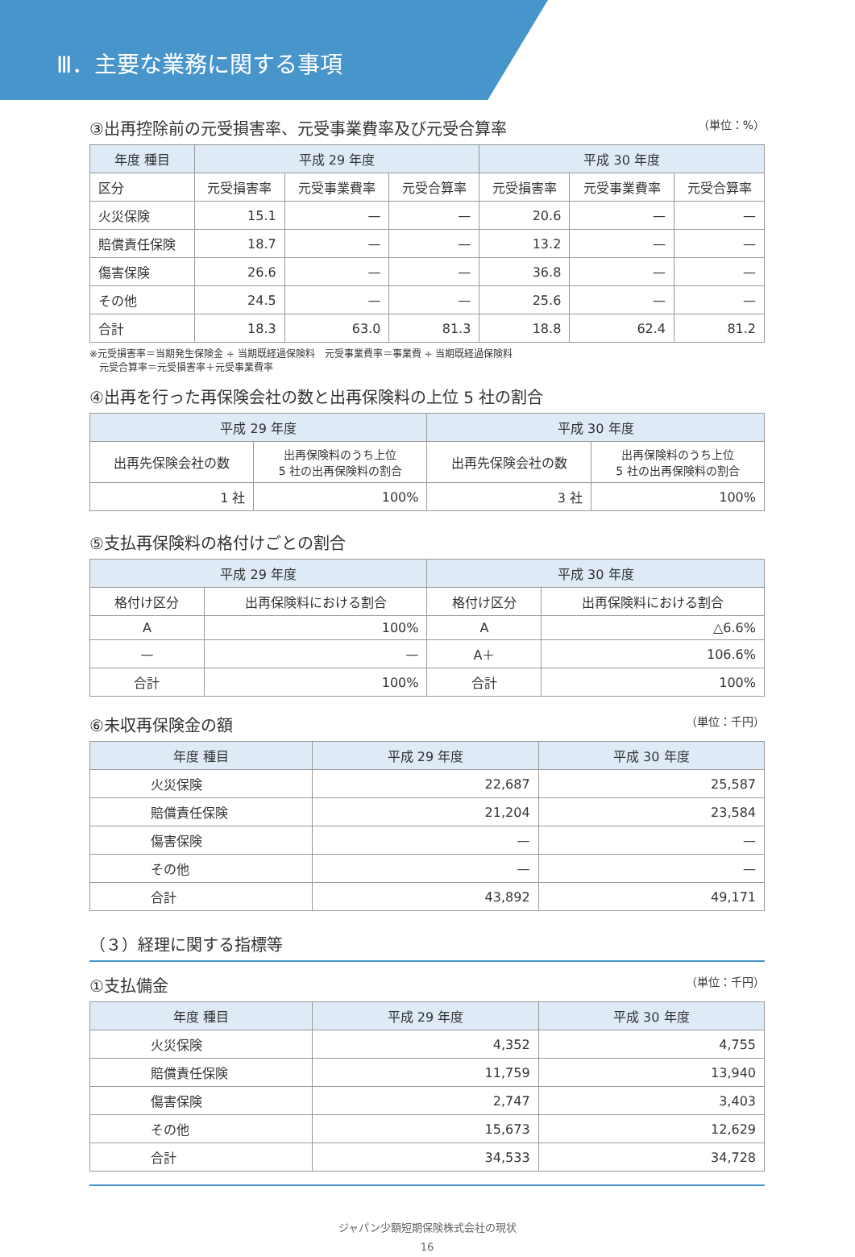Ⅲ．主要な業務に関する事項
③出再控除前の元受損害率、元受事業費率及び元受合算率 （単位：%）
| 年度 種目 | 平成 29 年度 | | | 平成 30 年度 | | |
| --- | --- | --- | --- | --- | --- | --- |
| 区分 | 元受損害率 | 元受事業費率 | 元受合算率 | 元受損害率 | 元受事業費率 | 元受合算率 |
| 火災保険 | 15.1 | — | — | 20.6 | — | — |
| 賠償責任保険 | 18.7 | — | — | 13.2 | — | — |
| 傷害保険 | 26.6 | — | — | 36.8 | — | — |
| その他 | 24.5 | — | — | 25.6 | — | — |
| 合計 | 18.3 | 63.0 | 81.3 | 18.8 | 62.4 | 81.2 |
※元受損害率＝当期発生保険金 ÷ 当期既経過保険料　元受事業費率＝事業費 ÷ 当期既経過保険料
　元受合算率＝元受損害率＋元受事業費率
④出再を行った再保険会社の数と出再保険料の上位 5 社の割合
| 平成 29 年度 | | 平成 30 年度 | |
| --- | --- | --- | --- |
| 出再先保険会社の数 | 出再保険料のうち上位 5 社の出再保険料の割合 | 出再先保険会社の数 | 出再保険料のうち上位 5 社の出再保険料の割合 |
| 1 社 | 100% | 3 社 | 100% |
⑤支払再保険料の格付けごとの割合
| 平成 29 年度 | | 平成 30 年度 | |
| --- | --- | --- | --- |
| 格付け区分 | 出再保険料における割合 | 格付け区分 | 出再保険料における割合 |
| A | 100% | A | △6.6% |
| — | — | A＋ | 106.6% |
| 合計 | 100% | 合計 | 100% |
⑥未収再保険金の額 （単位：千円）
| 年度 種目 | 平成 29 年度 | 平成 30 年度 |
| --- | --- | --- |
| 火災保険 | 22,687 | 25,587 |
| 賠償責任保険 | 21,204 | 23,584 |
| 傷害保険 | — | — |
| その他 | — | — |
| 合計 | 43,892 | 49,171 |
（３）経理に関する指標等
①支払備金 （単位：千円）
| 年度 種目 | 平成 29 年度 | 平成 30 年度 |
| --- | --- | --- |
| 火災保険 | 4,352 | 4,755 |
| 賠償責任保険 | 11,759 | 13,940 |
| 傷害保険 | 2,747 | 3,403 |
| その他 | 15,673 | 12,629 |
| 合計 | 34,533 | 34,728 |
ジャパン少額短期保険株式会社の現状
16